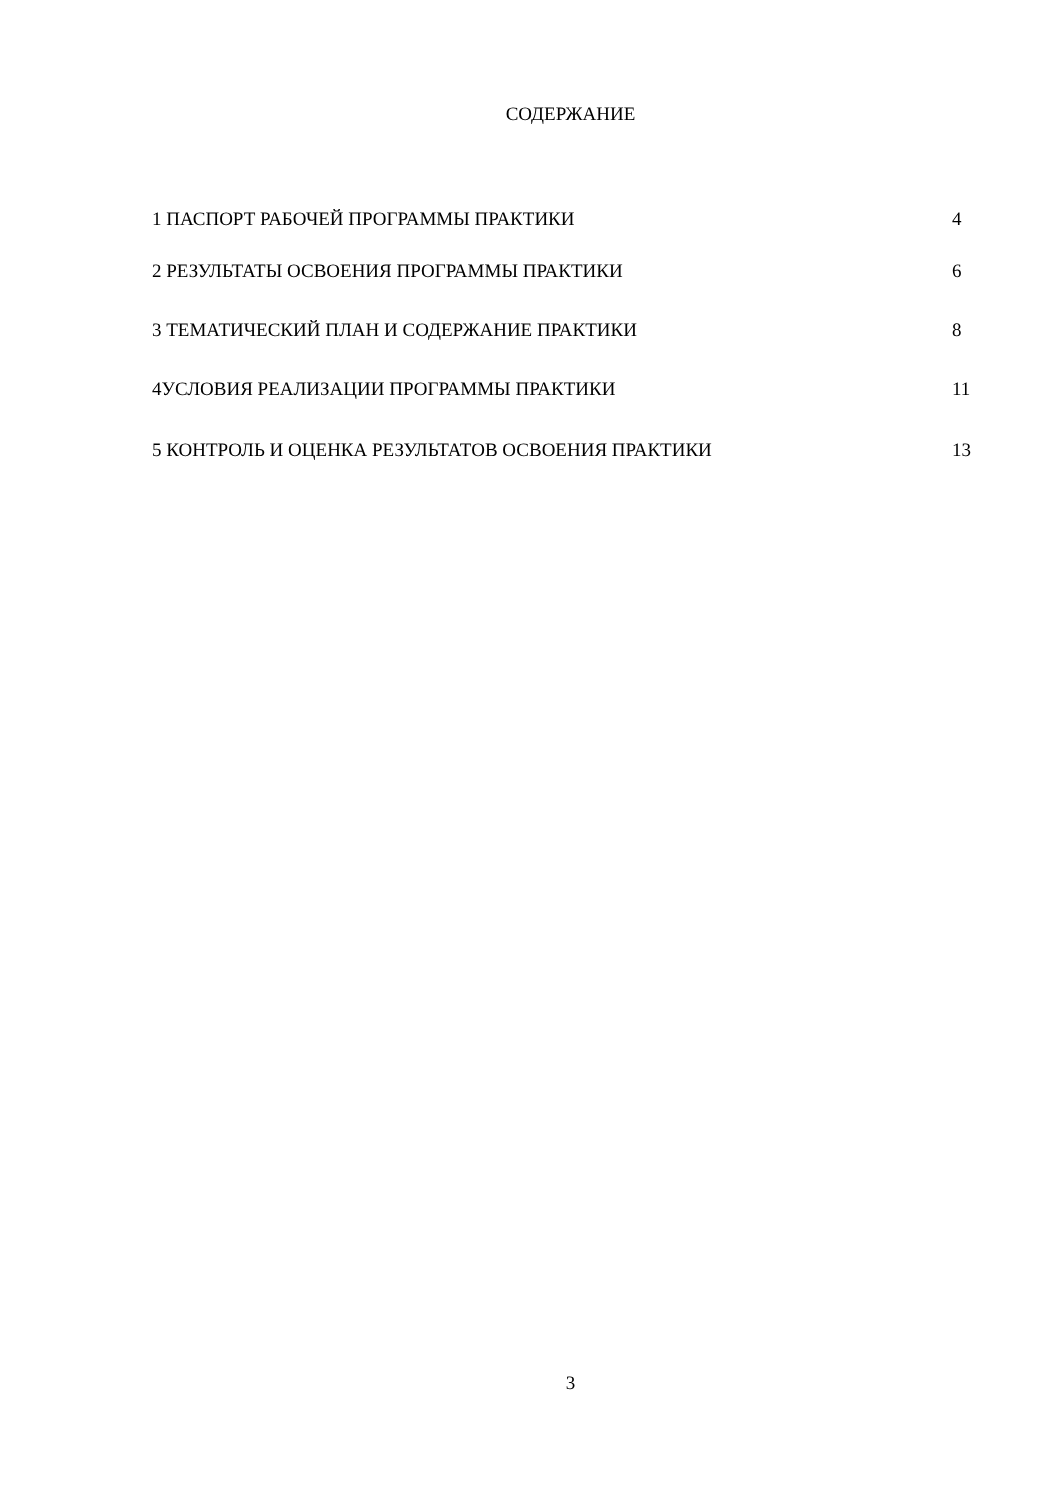СОДЕРЖАНИЕ
| 1 ПАСПОРТ РАБОЧЕЙ ПРОГРАММЫ ПРАКТИКИ | 4 |
| 2 РЕЗУЛЬТАТЫ ОСВОЕНИЯ ПРОГРАММЫ ПРАКТИКИ | 6 |
| 3 ТЕМАТИЧЕСКИЙ ПЛАН И СОДЕРЖАНИЕ ПРАКТИКИ | 8 |
| 4УСЛОВИЯ РЕАЛИЗАЦИИ ПРОГРАММЫ ПРАКТИКИ | 11 |
| 5 КОНТРОЛЬ И ОЦЕНКА РЕЗУЛЬТАТОВ ОСВОЕНИЯ ПРАКТИКИ | 13 |
3